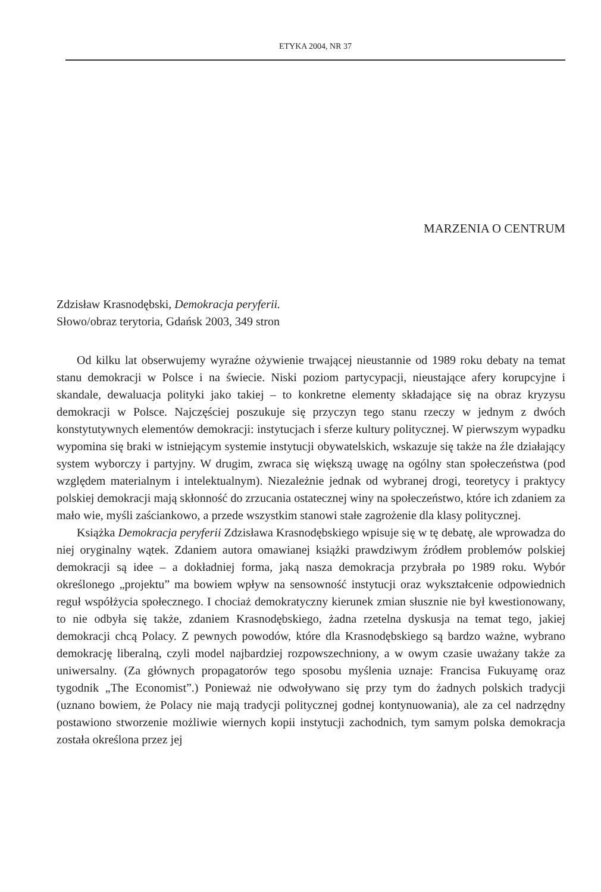ETYKA 2004, NR 37
MARZENIA O CENTRUM
Zdzisław Krasnodębski, Demokracja peryferii.
Słowo/obraz terytoria, Gdańsk 2003, 349 stron
Od kilku lat obserwujemy wyraźne ożywienie trwającej nieustannie od 1989 roku debaty na temat stanu demokracji w Polsce i na świecie. Niski poziom partycypacji, nieustające afery korupcyjne i skandale, dewaluacja polityki jako takiej – to konkretne elementy składające się na obraz kryzysu demokracji w Polsce. Najczęściej poszukuje się przyczyn tego stanu rzeczy w jednym z dwóch konstytutywnych elementów demokracji: instytucjach i sferze kultury politycznej. W pierwszym wypadku wypomina się braki w istniejącym systemie instytucji obywatelskich, wskazuje się także na źle działający system wyborczy i partyjny. W drugim, zwraca się większą uwagę na ogólny stan społeczeństwa (pod względem materialnym i intelektualnym). Niezależnie jednak od wybranej drogi, teoretycy i praktycy polskiej demokracji mają skłonność do zrzucania ostatecznej winy na społeczeństwo, które ich zdaniem za mało wie, myśli zaściankowo, a przede wszystkim stanowi stałe zagrożenie dla klasy politycznej.
Książka Demokracja peryferii Zdzisława Krasnodębskiego wpisuje się w tę debatę, ale wprowadza do niej oryginalny wątek. Zdaniem autora omawianej książki prawdziwym źródłem problemów polskiej demokracji są idee – a dokładniej forma, jaką nasza demokracja przybrała po 1989 roku. Wybór określonego „projektu” ma bowiem wpływ na sensowność instytucji oraz wykształcenie odpowiednich reguł współżycia społecznego. I chociaż demokratyczny kierunek zmian słusznie nie był kwestionowany, to nie odbyła się także, zdaniem Krasnodębskiego, żadna rzetelna dyskusja na temat tego, jakiej demokracji chcą Polacy. Z pewnych powodów, które dla Krasnodębskiego są bardzo ważne, wybrano demokrację liberalną, czyli model najbardziej rozpowszechniony, a w owym czasie uważany także za uniwersalny. (Za głównych propagatorów tego sposobu myślenia uznaje: Francisa Fukuyamę oraz tygodnik „The Economist”.) Ponieważ nie odwoływano się przy tym do żadnych polskich tradycji (uznano bowiem, że Polacy nie mają tradycji politycznej godnej kontynuowania), ale za cel nadrzędny postawiono stworzenie możliwie wiernych kopii instytucji zachodnich, tym samym polska demokracja została określona przez jej